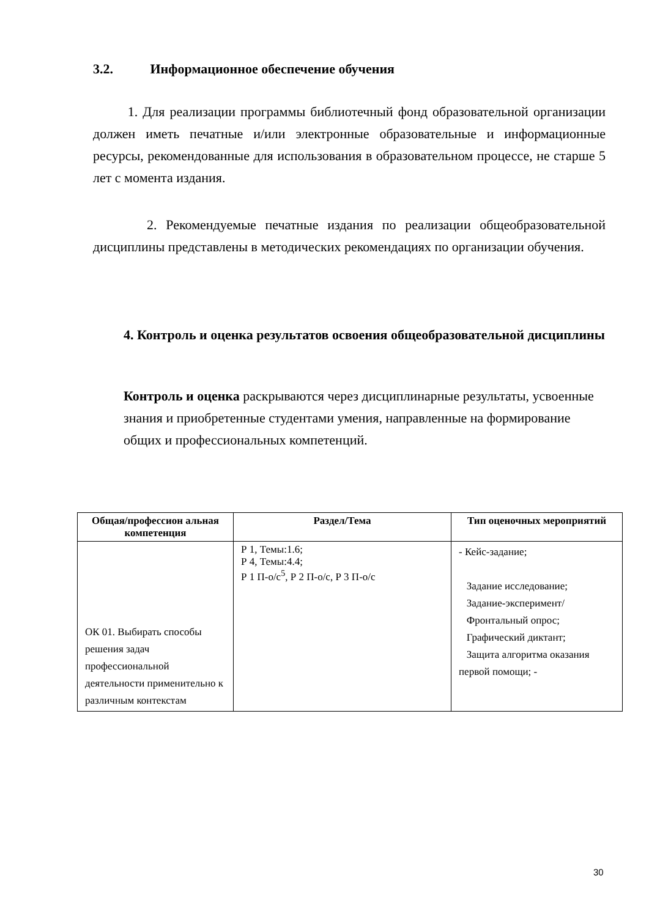3.2. Информационное обеспечение обучения
1. Для реализации программы библиотечный фонд образовательной организации должен иметь печатные и/или электронные образовательные и информационные ресурсы, рекомендованные для использования в образовательном процессе, не старше 5 лет с момента издания.
2. Рекомендуемые печатные издания по реализации общеобразовательной дисциплины представлены в методических рекомендациях по организации обучения.
4. Контроль и оценка результатов освоения общеобразовательной дисциплины
Контроль и оценка раскрываются через дисциплинарные результаты, усвоенные знания и приобретенные студентами умения, направленные на формирование общих и профессиональных компетенций.
| Общая/профессион альная компетенция | Раздел/Тема | Тип оценочных мероприятий |
| --- | --- | --- |
| ОК 01. Выбирать способы решения задач профессиональной деятельности применительно к различным контекстам | Р 1, Темы:1.6; Р 4, Темы:4.4; Р 1 П-о/с<sup>5</sup>, Р 2 П-о/с, Р 3 П-о/с | - Кейс-задание; Задание исследование; Задание-эксперимент/ Фронтальный опрос; Графический диктант; Защита алгоритма оказания первой помощи; - |
30